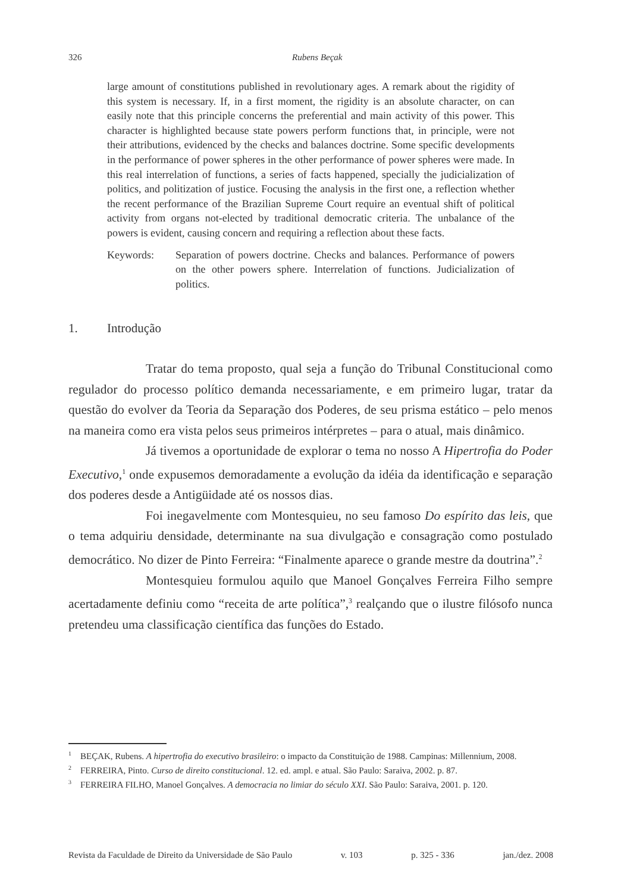326 Rubens Beçak
large amount of constitutions published in revolutionary ages. A remark about the rigidity of this system is necessary. If, in a first moment, the rigidity is an absolute character, on can easily note that this principle concerns the preferential and main activity of this power. This character is highlighted because state powers perform functions that, in principle, were not their attributions, evidenced by the checks and balances doctrine. Some specific developments in the performance of power spheres in the other performance of power spheres were made. In this real interrelation of functions, a series of facts happened, specially the judicialization of politics, and politization of justice. Focusing the analysis in the first one, a reflection whether the recent performance of the Brazilian Supreme Court require an eventual shift of political activity from organs not-elected by traditional democratic criteria. The unbalance of the powers is evident, causing concern and requiring a reflection about these facts.
Keywords: Separation of powers doctrine. Checks and balances. Performance of powers on the other powers sphere. Interrelation of functions. Judicialization of politics.
1. Introdução
Tratar do tema proposto, qual seja a função do Tribunal Constitucional como regulador do processo político demanda necessariamente, e em primeiro lugar, tratar da questão do evolver da Teoria da Separação dos Poderes, de seu prisma estático – pelo menos na maneira como era vista pelos seus primeiros intérpretes – para o atual, mais dinâmico.
Já tivemos a oportunidade de explorar o tema no nosso A Hipertrofia do Poder Executivo,<sup>1</sup> onde expusemos demoradamente a evolução da idéia da identificação e separação dos poderes desde a Antigüidade até os nossos dias.
Foi inegavelmente com Montesquieu, no seu famoso Do espírito das leis, que o tema adquiriu densidade, determinante na sua divulgação e consagração como postulado democrático. No dizer de Pinto Ferreira: “Finalmente aparece o grande mestre da doutrina”.<sup>2</sup>
Montesquieu formulou aquilo que Manoel Gonçalves Ferreira Filho sempre acertadamente definiu como “receita de arte política”,<sup>3</sup> realçando que o ilustre filósofo nunca pretendeu uma classificação científica das funções do Estado.
<sup>1</sup> BEÇAK, Rubens. A hipertrofia do executivo brasileiro: o impacto da Constituição de 1988. Campinas: Millennium, 2008.
<sup>2</sup> FERREIRA, Pinto. Curso de direito constitucional. 12. ed. ampl. e atual. São Paulo: Saraiva, 2002. p. 87.
<sup>3</sup> FERREIRA FILHO, Manoel Gonçalves. A democracia no limiar do século XXI. São Paulo: Saraiva, 2001. p. 120.
Revista da Faculdade de Direito da Universidade de São Paulo v. 103 p. 325 - 336 jan./dez. 2008